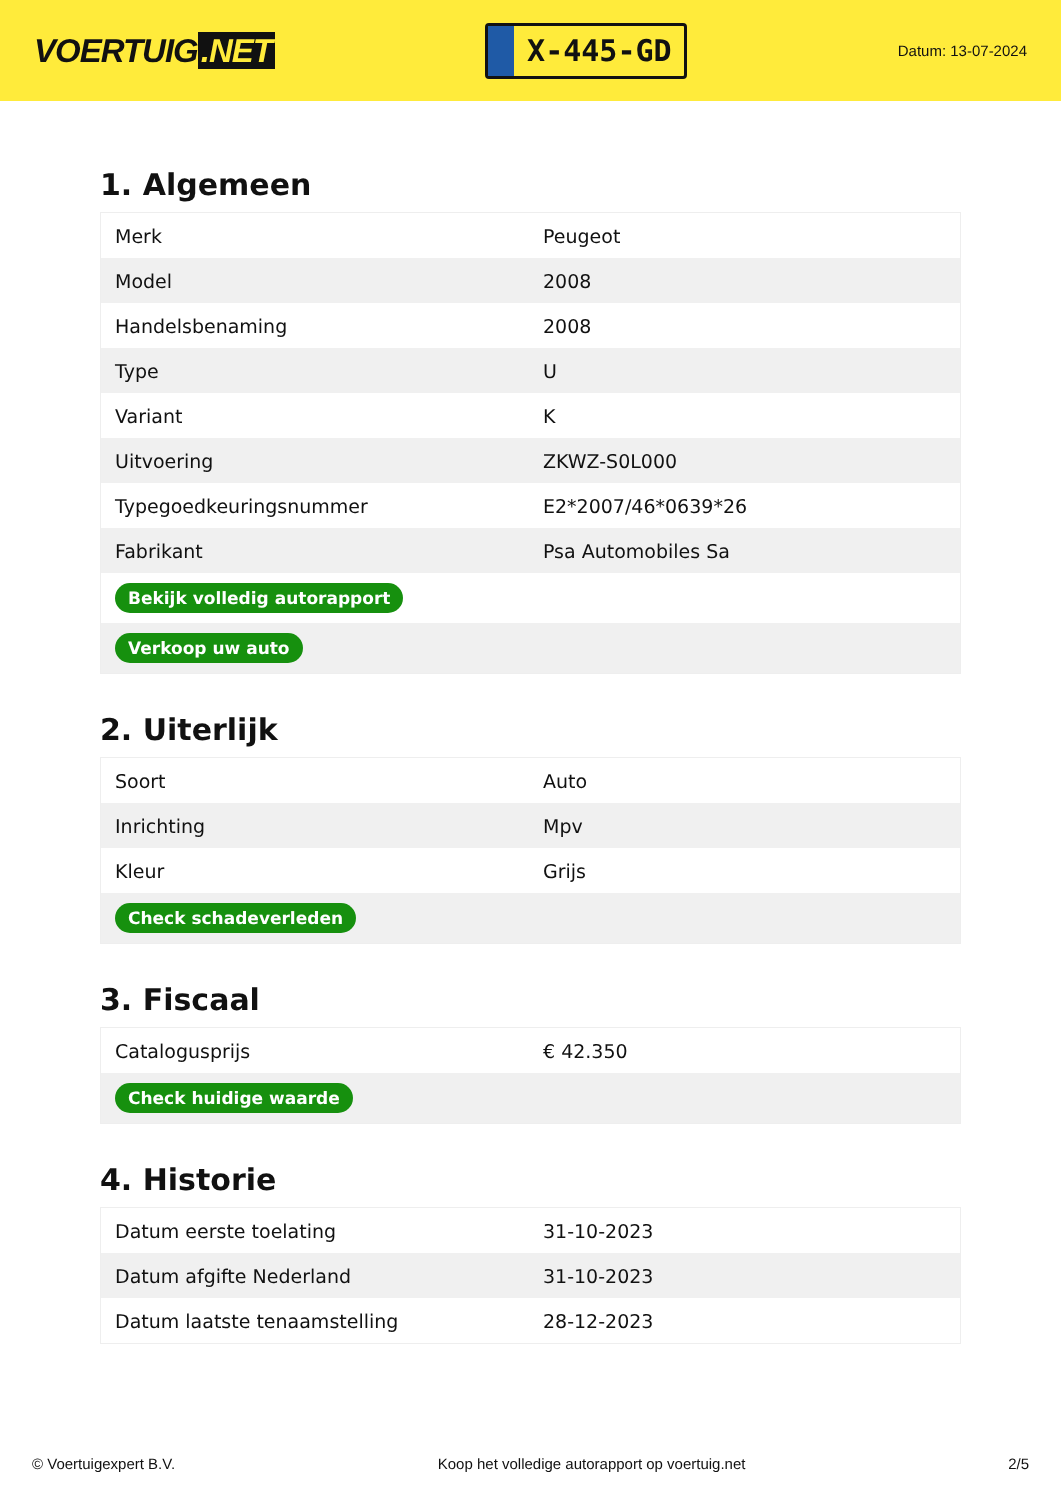VOERTUIG.NET
X-445-GD
Datum: 13-07-2024
1. Algemeen
| Merk | Peugeot |
| Model | 2008 |
| Handelsbenaming | 2008 |
| Type | U |
| Variant | K |
| Uitvoering | ZKWZ-S0L000 |
| Typegoedkeuringsnummer | E2*2007/46*0639*26 |
| Fabrikant | Psa Automobiles Sa |
| Bekijk volledig autorapport | |
| Verkoop uw auto | |
2. Uiterlijk
| Soort | Auto |
| Inrichting | Mpv |
| Kleur | Grijs |
| Check schadeverleden | |
3. Fiscaal
| Catalogusprijs | € 42.350 |
| Check huidige waarde | |
4. Historie
| Datum eerste toelating | 31-10-2023 |
| Datum afgifte Nederland | 31-10-2023 |
| Datum laatste tenaamstelling | 28-12-2023 |
© Voertuigexpert B.V. Koop het volledige autorapport op voertuig.net 2/5